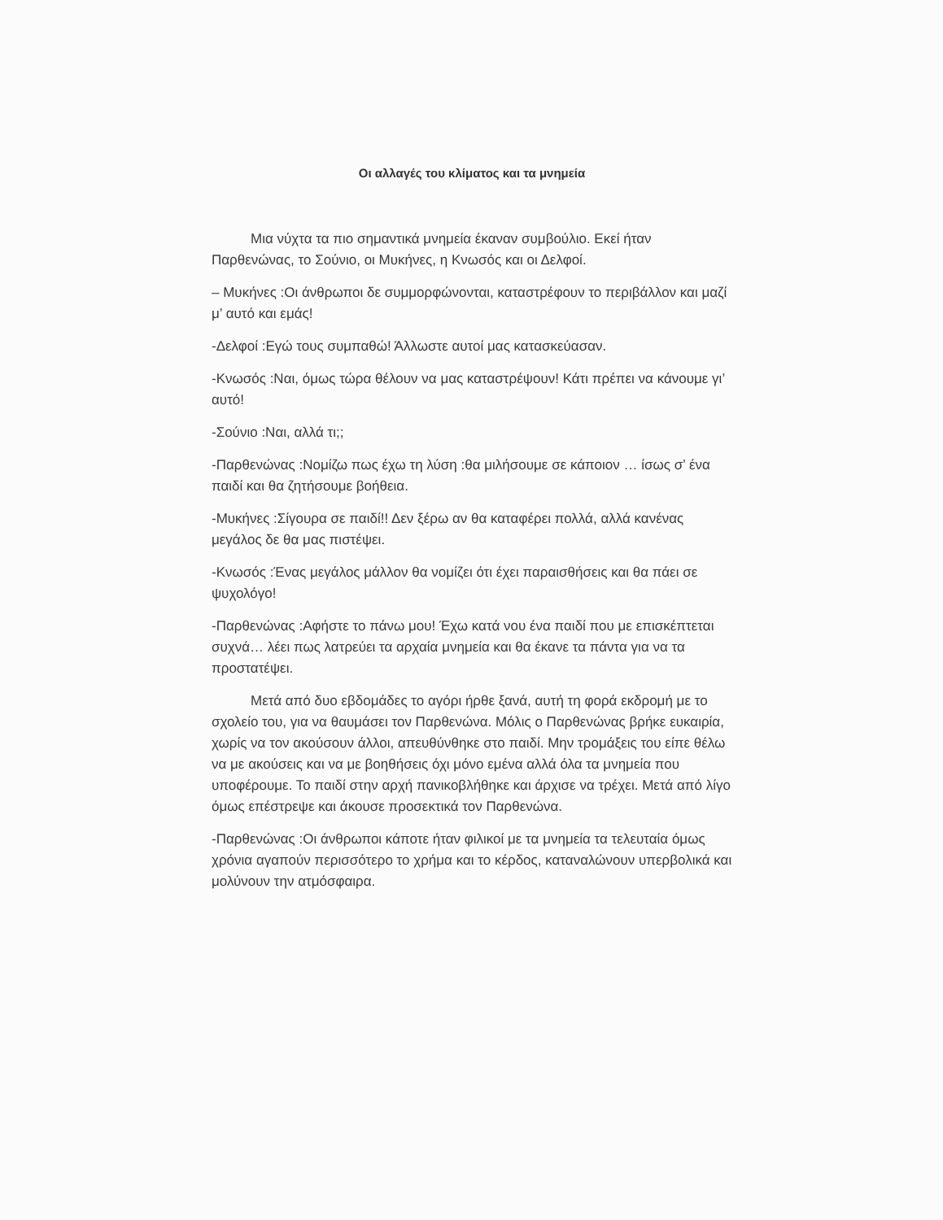Οι αλλαγές του κλίματος και τα μνημεία
Μια νύχτα τα πιο σημαντικά μνημεία έκαναν συμβούλιο. Εκεί ήταν Παρθενώνας, το Σούνιο, οι Μυκήνες, η Κνωσός και οι Δελφοί.
– Μυκήνες :Οι άνθρωποι δε συμμορφώνονται, καταστρέφουν το περιβάλλον και μαζί μ’ αυτό και εμάς!
-Δελφοί :Εγώ τους συμπαθώ! Άλλωστε αυτοί μας κατασκεύασαν.
-Κνωσός :Ναι, όμως τώρα θέλουν να μας καταστρέψουν! Κάτι πρέπει να κάνουμε γι’ αυτό!
-Σούνιο :Ναι, αλλά τι;;
-Παρθενώνας :Νομίζω πως έχω τη λύση :θα μιλήσουμε σε κάποιον … ίσως σ’ ένα παιδί και θα ζητήσουμε βοήθεια.
-Μυκήνες :Σίγουρα σε παιδί!! Δεν ξέρω αν θα καταφέρει πολλά, αλλά κανένας μεγάλος δε θα μας πιστέψει.
-Κνωσός :Ένας μεγάλος μάλλον θα νομίζει ότι έχει παραισθήσεις και θα πάει σε ψυχολόγο!
-Παρθενώνας :Αφήστε το πάνω μου! Έχω κατά νου ένα παιδί που με επισκέπτεται συχνά… λέει πως λατρεύει τα αρχαία μνημεία και θα έκανε τα πάντα για να τα προστατέψει.
Μετά από δυο εβδομάδες το αγόρι ήρθε ξανά, αυτή τη φορά εκδρομή με το σχολείο του, για να θαυμάσει τον Παρθενώνα. Μόλις ο Παρθενώνας βρήκε ευκαιρία, χωρίς να τον ακούσουν άλλοι, απευθύνθηκε στο παιδί. Μην τρομάξεις του είπε θέλω να με ακούσεις και να με βοηθήσεις όχι μόνο εμένα αλλά όλα τα μνημεία που υποφέρουμε. Το παιδί στην αρχή πανικοβλήθηκε και άρχισε να τρέχει. Μετά από λίγο όμως επέστρεψε και άκουσε προσεκτικά τον Παρθενώνα.
-Παρθενώνας :Οι άνθρωποι κάποτε ήταν φιλικοί με τα μνημεία τα τελευταία όμως χρόνια αγαπούν περισσότερο το χρήμα και το κέρδος, καταναλώνουν υπερβολικά και μολύνουν την ατμόσφαιρα.